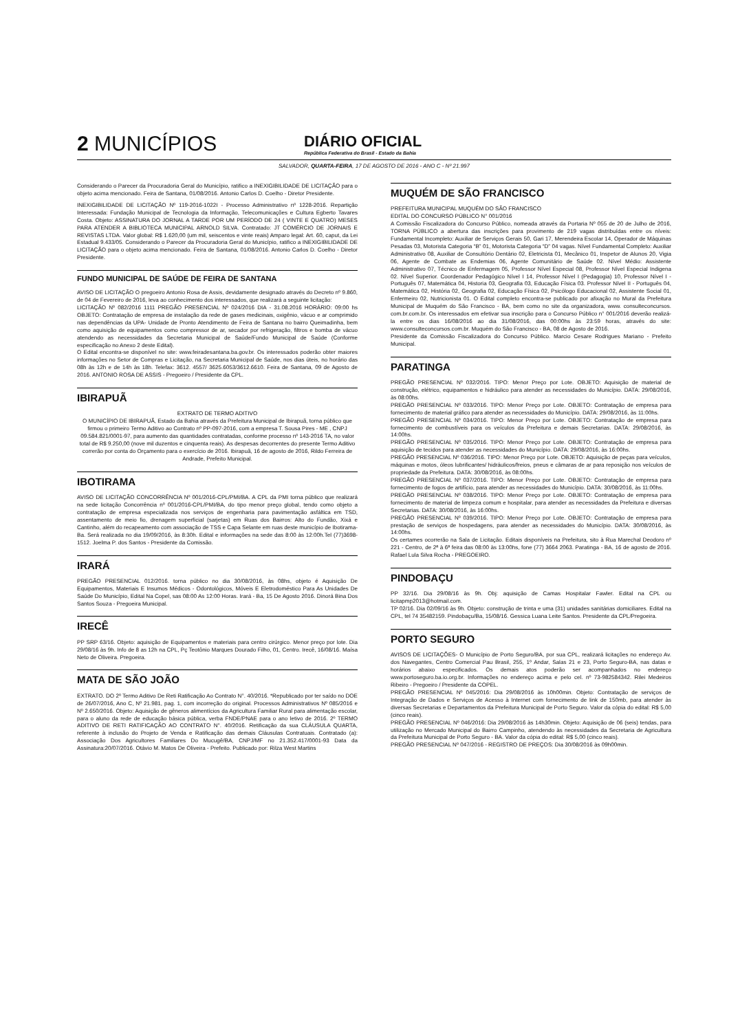2 MUNICÍPIOS
DIÁRIO OFICIAL
República Federativa do Brasil - Estado da Bahia
SALVADOR, QUARTA-FEIRA, 17 DE AGOSTO DE 2016 - ANO C - Nº 21.997
Considerando o Parecer da Procuradoria Geral do Município, ratifico a INEXIGIBILIDADE DE LICITAÇÃO para o objeto acima mencionado. Feira de Santana, 01/08/2016. Antonio Carlos D. Coelho - Diretor Presidente.
INEXIGIBILIDADE DE LICITAÇÃO Nº 119-2016-1022I - Processo Administrativo nº 1228-2016. Repartição Interessada: Fundação Municipal de Tecnologia da Informação, Telecomunicações e Cultura Egberto Tavares Costa. Objeto: ASSINATURA DO JORNAL A TARDE POR UM PERÍODO DE 24 ( VINTE E QUATRO) MESES PARA ATENDER A BIBLIOTECA MUNICIPAL ARNOLD SILVA. Contratado: JT COMÉRCIO DE JORNAIS E REVISTAS LTDA. Valor global: R$ 1.620,00 (um mil, seiscentos e vinte reais) Amparo legal: Art. 60, caput, da Lei Estadual 9.433/05. Considerando o Parecer da Procuradoria Geral do Município, ratifico a INEXIGIBILIDADE DE LICITAÇÃO para o objeto acima mencionado. Feira de Santana, 01/08/2016. Antonio Carlos D. Coelho - Diretor Presidente.
FUNDO MUNICIPAL DE SAÚDE DE FEIRA DE SANTANA
AVISO DE LICITAÇÃO O pregoeiro Antonio Rosa de Assis, devidamente designado através do Decreto nº 9.860, de 04 de Fevereiro de 2016, leva ao conhecimento dos interessados, que realizará a seguinte licitação:
LICITAÇÃO Nº 082/2016 1111 PREGÃO PRESENCIAL Nº 024/2016 DIA - 31.08.2016 HORÁRIO: 09:00 hs OBJETO: Contratação de empresa de instalação da rede de gases medicinais, oxigênio, vácuo e ar comprimido nas dependências da UPA- Unidade de Pronto Atendimento de Feira de Santana no bairro Queimadinha, bem como aquisição de equipamentos como compressor de ar, secador por refrigeração, filtros e bomba de vácuo atendendo as necessidades da Secretaria Municipal de Saúde/Fundo Municipal de Saúde (Conforme especificação no Anexo 2 deste Edital).
O Edital encontra-se disponível no site: www.feiradesantana.ba.gov.br. Os interessados poderão obter maiores informações no Setor de Compras e Licitação, na Secretaria Municipal de Saúde, nos dias úteis, no horário das 08h às 12h e de 14h às 18h. Telefax: 3612. 4557/ 3625.6053/3612.6610. Feira de Santana, 09 de Agosto de 2016. ANTONIO ROSA DE ASSIS - Pregoeiro / Presidente da CPL.
IBIRAPUÃ
EXTRATO DE TERMO ADITIVO
O MUNICÍPIO DE IBIRAPUÃ, Estado da Bahia através da Prefeitura Municipal de Ibirapuã, torna público que firmou o primeiro Termo Aditivo ao Contrato nº PP-097-2016, com a empresa T. Sousa Pires - ME , CNPJ 09.584.821/0001-97, para aumento das quantidades contratadas, conforme processo nº 143-2016 TA, no valor total de R$ 9.250,00 (nove mil duzentos e cinquenta reais). As despesas decorrentes do presente Termo Aditivo correrão por conta do Orçamento para o exercício de 2016. Ibirapuã, 16 de agosto de 2016, Rildo Ferreira de Andrade, Prefeito Municipal.
IBOTIRAMA
AVISO DE LICITAÇÃO CONCORRÊNCIA Nº 001/2016-CPL/PMI/BA. A CPL da PMI torna público que realizará na sede licitação Concorrência nº 001/2016-CPL/PMI/BA, do tipo menor preço global, tendo como objeto a contratação de empresa especializada nos serviços de engenharia para pavimentação asfáltica em TSD, assentamento de meio fio, drenagem superficial (sarjetas) em Ruas dos Bairros: Alto do Fundão, Xixá e Cantinho, além do recapeamento com associação de TSS e Capa Selante em ruas deste município de Ibotirama-Ba. Será realizada no dia 19/09/2016, às 8:30h. Edital e informações na sede das 8:00 às 12:00h.Tel (77)3698-1512. Joelma P. dos Santos - Presidente da Comissão.
IRARÁ
PREGÃO PRESENCIAL 012/2016. torna público no dia 30/08/2016, às 08hs, objeto é Aquisição De Equipamentos, Materiais E Insumos Médicos - Odontológicos, Móveis E Eletrodoméstico Para As Unidades De Saúde Do Município, Edital Na Copel, sas 08:00 As 12:00 Horas. Irará - Ba, 15 De Agosto 2016. Dinorá Bina Dos Santos Souza - Pregoeira Municipal.
IRECÊ
PP SRP 63/16. Objeto: aquisição de Equipamentos e materiais para centro cirúrgico. Menor preço por lote. Dia 29/08/16 às 9h. Info de 8 as 12h na CPL, Pç Teotônio Marques Dourado Filho, 01, Centro. Irecê, 16/08/16. Maísa Neto de Oliveira. Pregoeira.
MATA DE SÃO JOÃO
EXTRATO. DO 2º Termo Aditivo De Reti Ratificação Ao Contrato N°. 40/2016. *Republicado por ter saído no DOE de 26/07/2016, Ano C, Nº 21.981, pag. 1, com incorreção do original. Processos Administrativos Nº 085/2016 e Nº 2.650/2016. Objeto: Aquisição de gêneros alimentícios da Agricultura Familiar Rural para alimentação escolar, para o aluno da rede de educação básica pública, verba FNDE/PNAE para o ano letivo de 2016. 2º TERMO ADITIVO DE RETI RATIFICAÇÃO AO CONTRATO N°. 40/2016. Retificação da sua CLÁUSULA QUARTA, referente à inclusão do Projeto de Venda e Ratificação das demais Cláusulas Contratuais. Contratado (a): Associação Dos Agricultores Familiares Do Mucugê/BA, CNPJ/MF no 21.352.417/0001-93 Data da Assinatura:20/07/2016. Otávio M. Matos De Oliveira - Prefeito. Publicado por: Rilza West Martins
MUQUÉM DE SÃO FRANCISCO
PREFEITURA MUNICIPAL MUQUÉM DO SÃO FRANCISCO
EDITAL DO CONCURSO PÚBLICO N° 001/2016
A Comissão Fiscalizadora do Concurso Público, nomeada através da Portaria Nº 055 de 20 de Julho de 2016, TORNA PÚBLICO a abertura das inscrições para provimento de 219 vagas distribuídas entre os níveis: Fundamental Incompleto: Auxiliar de Serviços Gerais 50, Gari 17, Merendeira Escolar 14, Operador de Máquinas Pesadas 03, Motorista Categoria “B” 01, Motorista Categoria “D” 04 vagas. Nível Fundamental Completo: Auxiliar Administrativo 08, Auxiliar de Consultório Dentário 02, Eletricista 01, Mecânico 01, Inspetor de Alunos 20, Vigia 06, Agente de Combate as Endemias 06, Agente Comunitário de Saúde 02. Nível Médio: Assistente Administrativo 07, Técnico de Enfermagem 05, Professor Nível Especial 08, Professor Nível Especial Indigena 02. Nível Superior. Coordenador Pedagógico Nível I 14, Professor Nível I (Pedagogia) 10, Professor Nível I - Português 07, Matemática 04, Historia 03, Geografia 03, Educação Física 03. Professor Nível II - Português 04, Matemática 02, História 02, Geografia 02, Educação Física 02, Psicólogo Educacional 02, Assistente Social 01, Enfermeiro 02, Nutricionista 01. O Edital completo encontra-se publicado por afixação no Mural da Prefeitura Municipal de Muquém do São Francisco - BA, bem como no site da organizadora, www. consulteconcursos. com.br.com.br. Os interessados em efetivar sua inscrição para o Concurso Público n° 001/2016 deverão realizá-la entre os dias 16/08/2016 ao dia 31/08/2016, das 00:00hs às 23:59 horas, através do site: www.consulteconcursos.com.br. Muquém do São Francisco - BA, 08 de Agosto de 2016.
Presidente da Comissão Fiscalizadora do Concurso Público. Marcio Cesare Rodrigues Mariano - Prefeito Municipal.
PARATINGA
PREGÃO PRESENCIAL Nº 032/2016. TIPO: Menor Preço por Lote. OBJETO: Aquisição de material de construção, elétrico, equipamentos e hidráulico para atender as necessidades do Município. DATA: 29/08/2016, às 08:00hs.
PREGÃO PRESENCIAL Nº 033/2016. TIPO: Menor Preço por Lote. OBJETO: Contratação de empresa para fornecimento de material gráfico para atender as necessidades do Município. DATA: 29/08/2016, às 11:00hs.
PREGÃO PRESENCIAL Nº 034/2016. TIPO: Menor Preço por Lote. OBJETO: Contratação de empresa para fornecimento de combustíveis para os veículos da Prefeitura e demais Secretarias. DATA: 29/08/2016, às 14:00hs.
PREGÃO PRESENCIAL Nº 035/2016. TIPO: Menor Preço por Lote. OBJETO: Contratação de empresa para aquisição de tecidos para atender as necessidades do Município. DATA: 29/08/2016, às 16:00hs.
PREGÃO PRESENCIAL Nº 036/2016. TIPO: Menor Preço por Lote. OBJETO: Aquisição de peças para veículos, máquinas e motos, óleos lubrificantes/ hidráulicos/freios, pneus e câmaras de ar para reposição nos veículos de propriedade da Prefeitura. DATA: 30/08/2016, às 08:00hs.
PREGÃO PRESENCIAL Nº 037/2016. TIPO: Menor Preço por Lote. OBJETO: Contratação de empresa para fornecimento de fogos de artifício, para atender as necessidades do Município. DATA: 30/08/2016, às 11:00hs.
PREGÃO PRESENCIAL Nº 038/2016. TIPO: Menor Preço por Lote. OBJETO: Contratação de empresa para fornecimento de material de limpeza comum e hospitalar, para atender as necessidades da Prefeitura e diversas Secretarias. DATA: 30/08/2016, às 16:00hs.
PREGÃO PRESENCIAL Nº 039/2016. TIPO: Menor Preço por Lote. OBJETO: Contratação de empresa para prestação de serviços de hospedagens, para atender as necessidades do Município. DATA: 30/08/2016, às 14:00hs.
Os certames ocorrerão na Sala de Licitação. Editais disponíveis na Prefeitura, sito à Rua Marechal Deodoro nº 221 - Centro, de 2ª à 6ª feira das 08:00 às 13:00hs, fone (77) 3664 2063. Paratinga - BA, 16 de agosto de 2016. Rafael Lula Silva Rocha - PREGOEIRO.
PINDOBAÇU
PP 32/16. Dia 29/08/16 às 9h. Obj: aquisição de Camas Hospitalar Fawler. Edital na CPL ou licitapmp2013@hotmail.com.
TP 02/16. Dia 02/09/16 às 9h. Objeto: construção de trinta e uma (31) unidades sanitárias domiciliares. Edital na CPL, tel 74 35482159. Pindobaçu/Ba, 15/08/16. Gessica Luana Leite Santos. Presidente da CPL/Pregoeira.
PORTO SEGURO
AVISOS DE LICITAÇÕES- O Município de Porto Seguro/BA, por sua CPL, realizará licitações no endereço Av. dos Navegantes, Centro Comercial Pau Brasil, 255, 1º Andar, Salas 21 e 23, Porto Seguro-BA, nas datas e horários abaixo especificados. Os demais atos poderão ser acompanhados no endereço www.portoseguro.ba.io.org.br. Informações no endereço acima e pelo cel. nº 73-982584342. Rilei Medeiros Ribeiro - Pregoeiro / Presidente da COPEL.
PREGÃO PRESENCIAL Nº 045/2016: Dia 29/08/2016 às 10h00min. Objeto: Contratação de serviços de Integração de Dados e Serviços de Acesso à Internet com fornecimento de link de 150mb, para atender às diversas Secretarias e Departamentos da Prefeitura Municipal de Porto Seguro. Valor da cópia do edital: R$ 5,00 (cinco reais).
PREGÃO PRESENCIAL Nº 046/2016: Dia 29/08/2016 às 14h30min. Objeto: Aquisição de 06 (seis) tendas, para utilização no Mercado Municipal do Bairro Campinho, atendendo às necessidades da Secretaria de Agricultura da Prefeitura Municipal de Porto Seguro - BA. Valor da cópia do edital: R$ 5,00 (cinco reais).
PREGÃO PRESENCIAL Nº 047/2016 - REGISTRO DE PREÇOS: Dia 30/08/2016 às 09h00min.